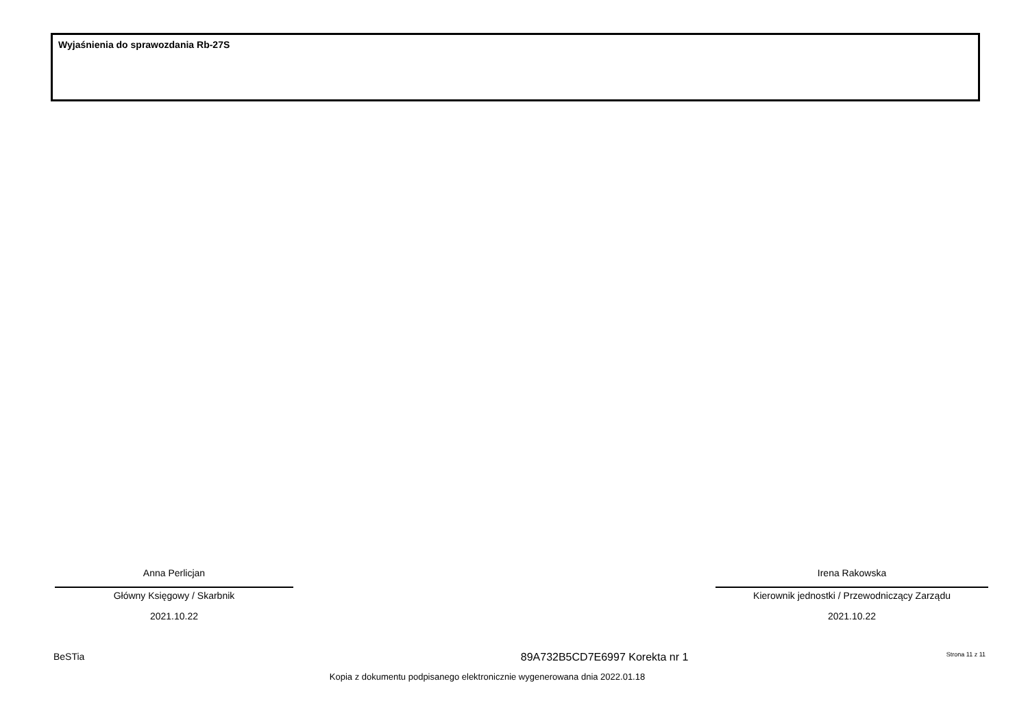Wyjaśnienia do sprawozdania Rb-27S
Anna Perlicjan
Główny Księgowy / Skarbnik
2021.10.22
Irena Rakowska
Kierownik jednostki / Przewodniczący Zarządu
2021.10.22
BeSTia 89A732B5CD7E6997 Korekta nr 1 Strona 11 z 11
Kopia z dokumentu podpisanego elektronicznie wygenerowana dnia 2022.01.18